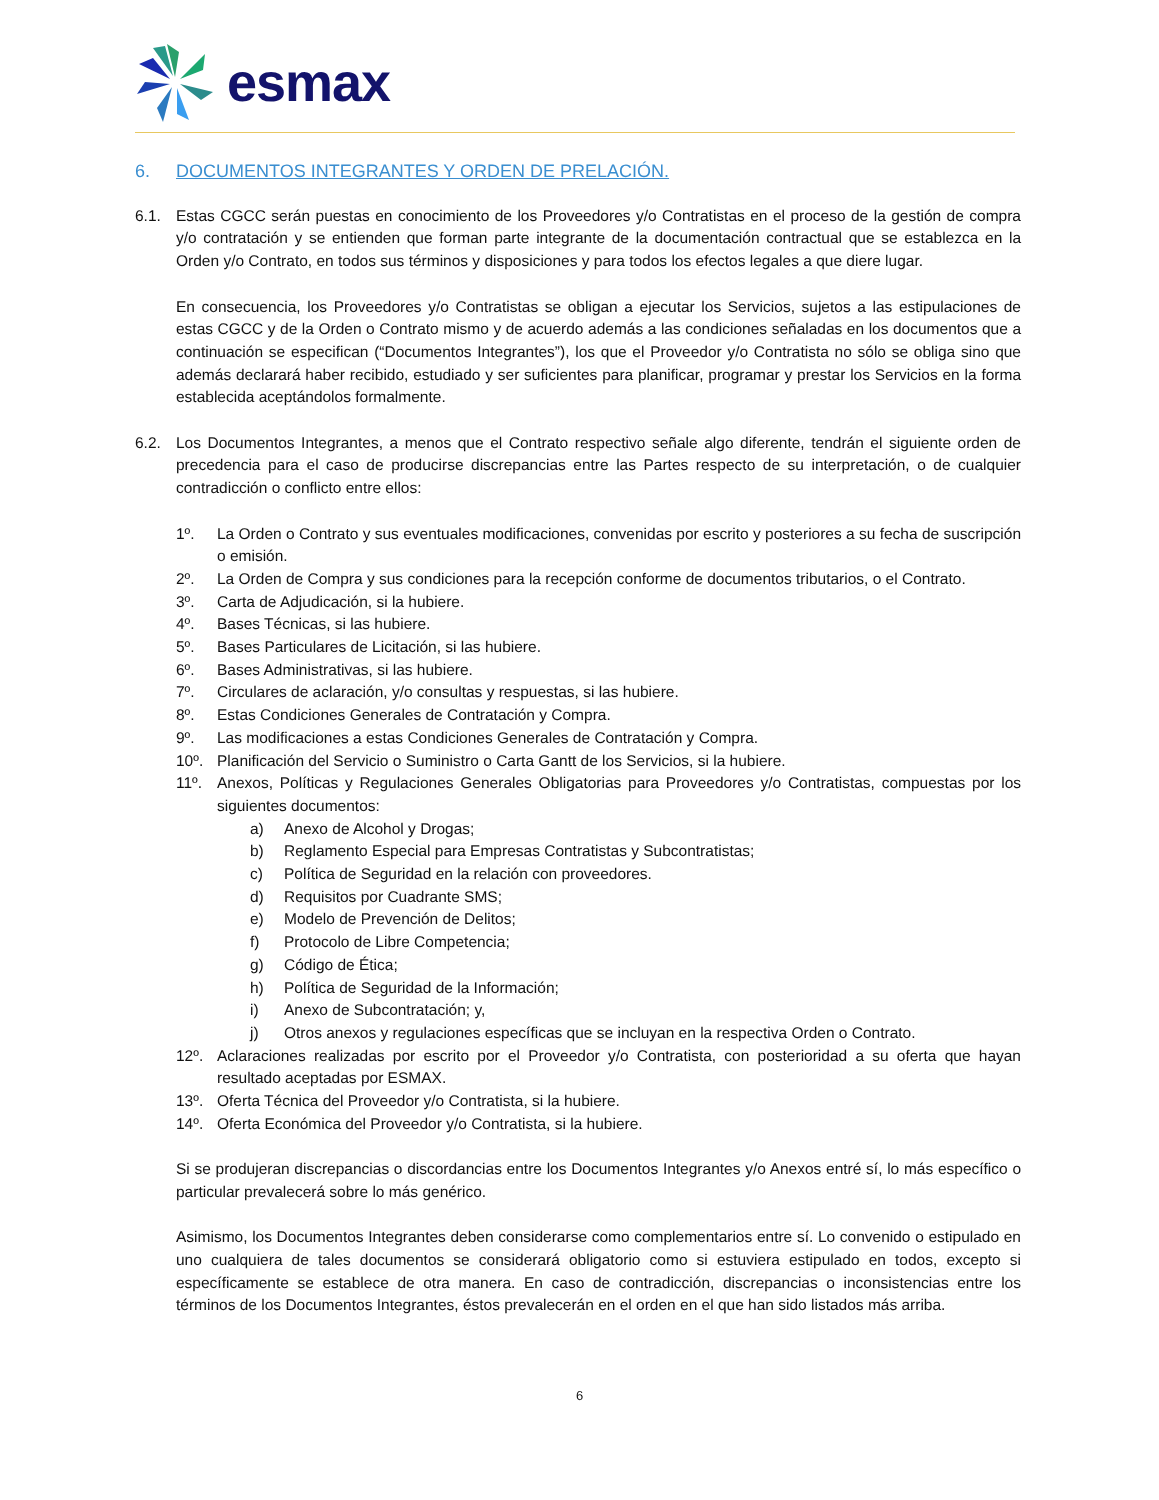esmax
6. DOCUMENTOS INTEGRANTES Y ORDEN DE PRELACIÓN.
6.1. Estas CGCC serán puestas en conocimiento de los Proveedores y/o Contratistas en el proceso de la gestión de compra y/o contratación y se entienden que forman parte integrante de la documentación contractual que se establezca en la Orden y/o Contrato, en todos sus términos y disposiciones y para todos los efectos legales a que diere lugar.
En consecuencia, los Proveedores y/o Contratistas se obligan a ejecutar los Servicios, sujetos a las estipulaciones de estas CGCC y de la Orden o Contrato mismo y de acuerdo además a las condiciones señaladas en los documentos que a continuación se especifican (“Documentos Integrantes”), los que el Proveedor y/o Contratista no sólo se obliga sino que además declarará haber recibido, estudiado y ser suficientes para planificar, programar y prestar los Servicios en la forma establecida aceptándolos formalmente.
6.2. Los Documentos Integrantes, a menos que el Contrato respectivo señale algo diferente, tendrán el siguiente orden de precedencia para el caso de producirse discrepancias entre las Partes respecto de su interpretación, o de cualquier contradicción o conflicto entre ellos:
1º. La Orden o Contrato y sus eventuales modificaciones, convenidas por escrito y posteriores a su fecha de suscripción o emisión.
2º. La Orden de Compra y sus condiciones para la recepción conforme de documentos tributarios, o el Contrato.
3º. Carta de Adjudicación, si la hubiere.
4º. Bases Técnicas, si las hubiere.
5º. Bases Particulares de Licitación, si las hubiere.
6º. Bases Administrativas, si las hubiere.
7º. Circulares de aclaración, y/o consultas y respuestas, si las hubiere.
8º. Estas Condiciones Generales de Contratación y Compra.
9º. Las modificaciones a estas Condiciones Generales de Contratación y Compra.
10º. Planificación del Servicio o Suministro o Carta Gantt de los Servicios, si la hubiere.
11º. Anexos, Políticas y Regulaciones Generales Obligatorias para Proveedores y/o Contratistas, compuestas por los siguientes documentos:
a) Anexo de Alcohol y Drogas;
b) Reglamento Especial para Empresas Contratistas y Subcontratistas;
c) Política de Seguridad en la relación con proveedores.
d) Requisitos por Cuadrante SMS;
e) Modelo de Prevención de Delitos;
f) Protocolo de Libre Competencia;
g) Código de Ética;
h) Política de Seguridad de la Información;
i) Anexo de Subcontratación; y,
j) Otros anexos y regulaciones específicas que se incluyan en la respectiva Orden o Contrato.
12º. Aclaraciones realizadas por escrito por el Proveedor y/o Contratista, con posterioridad a su oferta que hayan resultado aceptadas por ESMAX.
13º. Oferta Técnica del Proveedor y/o Contratista, si la hubiere.
14º. Oferta Económica del Proveedor y/o Contratista, si la hubiere.
Si se produjeran discrepancias o discordancias entre los Documentos Integrantes y/o Anexos entré sí, lo más específico o particular prevalecerá sobre lo más genérico.
Asimismo, los Documentos Integrantes deben considerarse como complementarios entre sí. Lo convenido o estipulado en uno cualquiera de tales documentos se considerará obligatorio como si estuviera estipulado en todos, excepto si específicamente se establece de otra manera. En caso de contradicción, discrepancias o inconsistencias entre los términos de los Documentos Integrantes, éstos prevalecerán en el orden en el que han sido listados más arriba.
6